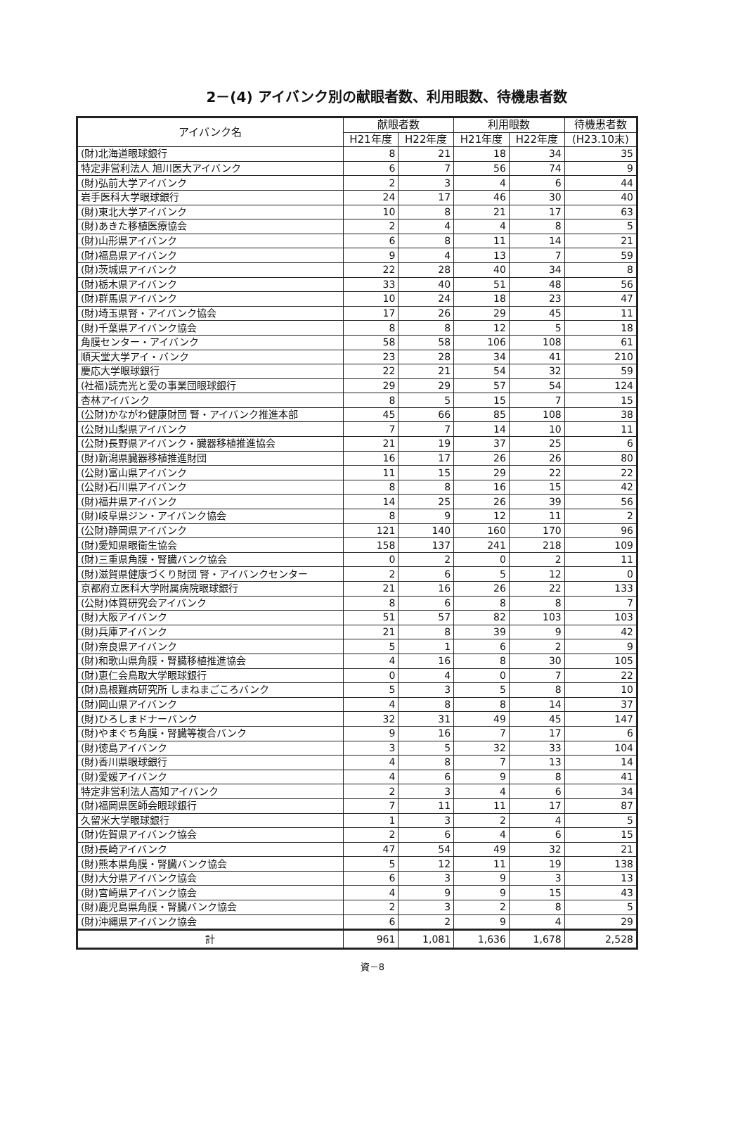2－(4) アイバンク別の献眼者数、利用眼数、待機患者数
| アイバンク名 | 献眼者数 | | 利用眼数 | | 待機患者数 |
| --- | --- | --- | --- | --- | --- |
| | H21年度 | H22年度 | H21年度 | H22年度 | (H23.10末) |
| (財)北海道眼球銀行 | 8 | 21 | 18 | 34 | 35 |
| 特定非営利法人 旭川医大アイバンク | 6 | 7 | 56 | 74 | 9 |
| (財)弘前大学アイバンク | 2 | 3 | 4 | 6 | 44 |
| 岩手医科大学眼球銀行 | 24 | 17 | 46 | 30 | 40 |
| (財)東北大学アイバンク | 10 | 8 | 21 | 17 | 63 |
| (財)あきた移植医療協会 | 2 | 4 | 4 | 8 | 5 |
| (財)山形県アイバンク | 6 | 8 | 11 | 14 | 21 |
| (財)福島県アイバンク | 9 | 4 | 13 | 7 | 59 |
| (財)茨城県アイバンク | 22 | 28 | 40 | 34 | 8 |
| (財)栃木県アイバンク | 33 | 40 | 51 | 48 | 56 |
| (財)群馬県アイバンク | 10 | 24 | 18 | 23 | 47 |
| (財)埼玉県腎・アイバンク協会 | 17 | 26 | 29 | 45 | 11 |
| (財)千葉県アイバンク協会 | 8 | 8 | 12 | 5 | 18 |
| 角膜センター・アイバンク | 58 | 58 | 106 | 108 | 61 |
| 順天堂大学アイ・バンク | 23 | 28 | 34 | 41 | 210 |
| 慶応大学眼球銀行 | 22 | 21 | 54 | 32 | 59 |
| (社福)読売光と愛の事業団眼球銀行 | 29 | 29 | 57 | 54 | 124 |
| 杏林アイバンク | 8 | 5 | 15 | 7 | 15 |
| (公財)かながわ健康財団 腎・アイバンク推進本部 | 45 | 66 | 85 | 108 | 38 |
| (公財)山梨県アイバンク | 7 | 7 | 14 | 10 | 11 |
| (公財)長野県アイバンク・臓器移植推進協会 | 21 | 19 | 37 | 25 | 6 |
| (財)新潟県臓器移植推進財団 | 16 | 17 | 26 | 26 | 80 |
| (公財)富山県アイバンク | 11 | 15 | 29 | 22 | 22 |
| (公財)石川県アイバンク | 8 | 8 | 16 | 15 | 42 |
| (財)福井県アイバンク | 14 | 25 | 26 | 39 | 56 |
| (財)岐阜県ジン・アイバンク協会 | 8 | 9 | 12 | 11 | 2 |
| (公財)静岡県アイバンク | 121 | 140 | 160 | 170 | 96 |
| (財)愛知県眼衛生協会 | 158 | 137 | 241 | 218 | 109 |
| (財)三重県角膜・腎臓バンク協会 | 0 | 2 | 0 | 2 | 11 |
| (財)滋賀県健康づくり財団 腎・アイバンクセンター | 2 | 6 | 5 | 12 | 0 |
| 京都府立医科大学附属病院眼球銀行 | 21 | 16 | 26 | 22 | 133 |
| (公財)体質研究会アイバンク | 8 | 6 | 8 | 8 | 7 |
| (財)大阪アイバンク | 51 | 57 | 82 | 103 | 103 |
| (財)兵庫アイバンク | 21 | 8 | 39 | 9 | 42 |
| (財)奈良県アイバンク | 5 | 1 | 6 | 2 | 9 |
| (財)和歌山県角膜・腎臓移植推進協会 | 4 | 16 | 8 | 30 | 105 |
| (財)恵仁会鳥取大学眼球銀行 | 0 | 4 | 0 | 7 | 22 |
| (財)島根難病研究所 しまねまごころバンク | 5 | 3 | 5 | 8 | 10 |
| (財)岡山県アイバンク | 4 | 8 | 8 | 14 | 37 |
| (財)ひろしまドナーバンク | 32 | 31 | 49 | 45 | 147 |
| (財)やまぐち角膜・腎臓等複合バンク | 9 | 16 | 7 | 17 | 6 |
| (財)徳島アイバンク | 3 | 5 | 32 | 33 | 104 |
| (財)香川県眼球銀行 | 4 | 8 | 7 | 13 | 14 |
| (財)愛媛アイバンク | 4 | 6 | 9 | 8 | 41 |
| 特定非営利法人高知アイバンク | 2 | 3 | 4 | 6 | 34 |
| (財)福岡県医師会眼球銀行 | 7 | 11 | 11 | 17 | 87 |
| 久留米大学眼球銀行 | 1 | 3 | 2 | 4 | 5 |
| (財)佐賀県アイバンク協会 | 2 | 6 | 4 | 6 | 15 |
| (財)長崎アイバンク | 47 | 54 | 49 | 32 | 21 |
| (財)熊本県角膜・腎臓バンク協会 | 5 | 12 | 11 | 19 | 138 |
| (財)大分県アイバンク協会 | 6 | 3 | 9 | 3 | 13 |
| (財)宮崎県アイバンク協会 | 4 | 9 | 9 | 15 | 43 |
| (財)鹿児島県角膜・腎臓バンク協会 | 2 | 3 | 2 | 8 | 5 |
| (財)沖縄県アイバンク協会 | 6 | 2 | 9 | 4 | 29 |
| 計 | 961 | 1,081 | 1,636 | 1,678 | 2,528 |
資－8